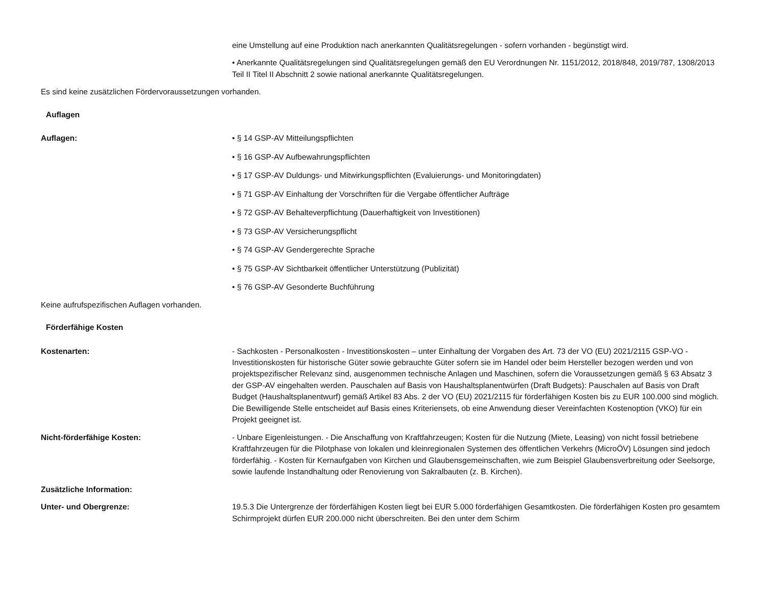eine Umstellung auf eine Produktion nach anerkannten Qualitätsregelungen - sofern vorhanden - begünstigt wird.
• Anerkannte Qualitätsregelungen sind Qualitätsregelungen gemäß den EU Verordnungen Nr. 1151/2012, 2018/848, 2019/787, 1308/2013 Teil II Titel II Abschnitt 2 sowie national anerkannte Qualitätsregelungen.
Es sind keine zusätzlichen Fördervoraussetzungen vorhanden.
Auflagen
Auflagen: • § 14 GSP-AV Mitteilungspflichten
• § 16 GSP-AV Aufbewahrungspflichten
• § 17 GSP-AV Duldungs- und Mitwirkungspflichten (Evaluierungs- und Monitoringdaten)
• § 71 GSP-AV Einhaltung der Vorschriften für die Vergabe öffentlicher Aufträge
• § 72 GSP-AV Behalteverpflichtung (Dauerhaftigkeit von Investitionen)
• § 73 GSP-AV Versicherungspflicht
• § 74 GSP-AV Gendergerechte Sprache
• § 75 GSP-AV Sichtbarkeit öffentlicher Unterstützung (Publizität)
• § 76 GSP-AV Gesonderte Buchführung
Keine aufrufspezifischen Auflagen vorhanden.
Förderfähige Kosten
Kostenarten: - Sachkosten - Personalkosten - Investitionskosten – unter Einhaltung der Vorgaben des Art. 73 der VO (EU) 2021/2115 GSP-VO - Investitionskosten für historische Güter sowie gebrauchte Güter sofern sie im Handel oder beim Hersteller bezogen werden und von projektspezifischer Relevanz sind, ausgenommen technische Anlagen und Maschinen, sofern die Voraussetzungen gemäß § 63 Absatz 3 der GSP-AV eingehalten werden. Pauschalen auf Basis von Haushaltsplanentwürfen (Draft Budgets): Pauschalen auf Basis von Draft Budget (Haushaltsplanentwurf) gemäß Artikel 83 Abs. 2 der VO (EU) 2021/2115 für förderfähigen Kosten bis zu EUR 100.000 sind möglich. Die Bewilligende Stelle entscheidet auf Basis eines Kriteriensets, ob eine Anwendung dieser Vereinfachten Kostenoption (VKO) für ein Projekt geeignet ist.
Nicht-förderfähige Kosten: - Unbare Eigenleistungen. - Die Anschaffung von Kraftfahrzeugen; Kosten für die Nutzung (Miete, Leasing) von nicht fossil betriebene Kraftfahrzeugen für die Pilotphase von lokalen und kleinregionalen Systemen des öffentlichen Verkehrs (MicroÖV) Lösungen sind jedoch förderfähig. - Kosten für Kernaufgaben von Kirchen und Glaubensgemeinschaften, wie zum Beispiel Glaubensverbreitung oder Seelsorge, sowie laufende Instandhaltung oder Renovierung von Sakralbauten (z. B. Kirchen).
Zusätzliche Information:
Unter- und Obergrenze: 19.5.3 Die Untergrenze der förderfähigen Kosten liegt bei EUR 5.000 förderfähigen Gesamtkosten. Die förderfähigen Kosten pro gesamtem Schirmprojekt dürfen EUR 200.000 nicht überschreiten. Bei den unter dem Schirm